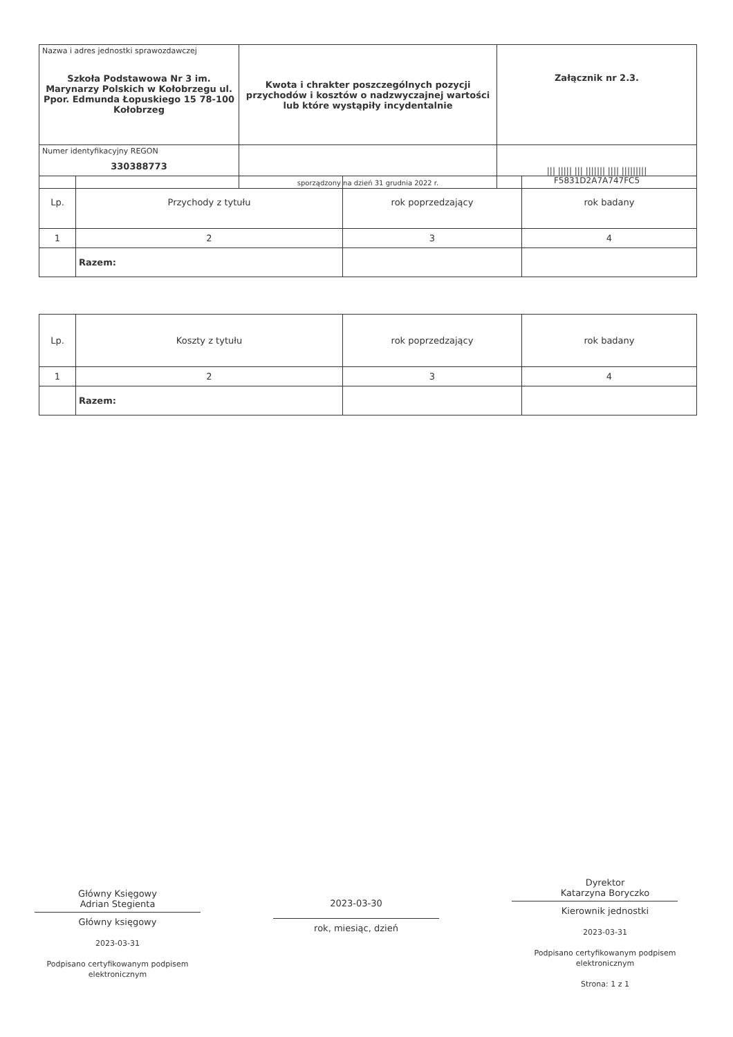| Nazwa i adres jednostki sprawozdawczej Szkoła Podstawowa Nr 3 im. Marynarzy Polskich w Kołobrzegu ul. Ppor. Edmunda Łopuskiego 15 78-100 Kołobrzeg | Kwota i chrakter poszczególnych pozycji przychodów i kosztów o nadzwyczajnej wartości lub które wystąpiły incydentalnie | Załącznik nr 2.3. |
| Numer identyfikacyjny REGON 330388773 | sporządzony na dzień 31 grudnia 2022 r. | /// ///// /// /////// //// ///////// F5831D2A7A747FC5 |
| Lp. | Przychody z tytułu | rok poprzedzający | rok badany |
| 1 | 2 | 3 | 4 |
| | Razem: | | |
| Lp. | Koszty z tytułu | rok poprzedzający | rok badany |
| 1 | 2 | 3 | 4 |
| | Razem: | | |
Główny Księgowy
Adrian Stegienta
Główny księgowy
2023-03-31
Podpisano certyfikowanym podpisem elektronicznym
2023-03-30
rok, miesiąc, dzień
Dyrektor
Katarzyna Boryczko
Kierownik jednostki
2023-03-31
Podpisano certyfikowanym podpisem elektronicznym
Strona: 1 z 1